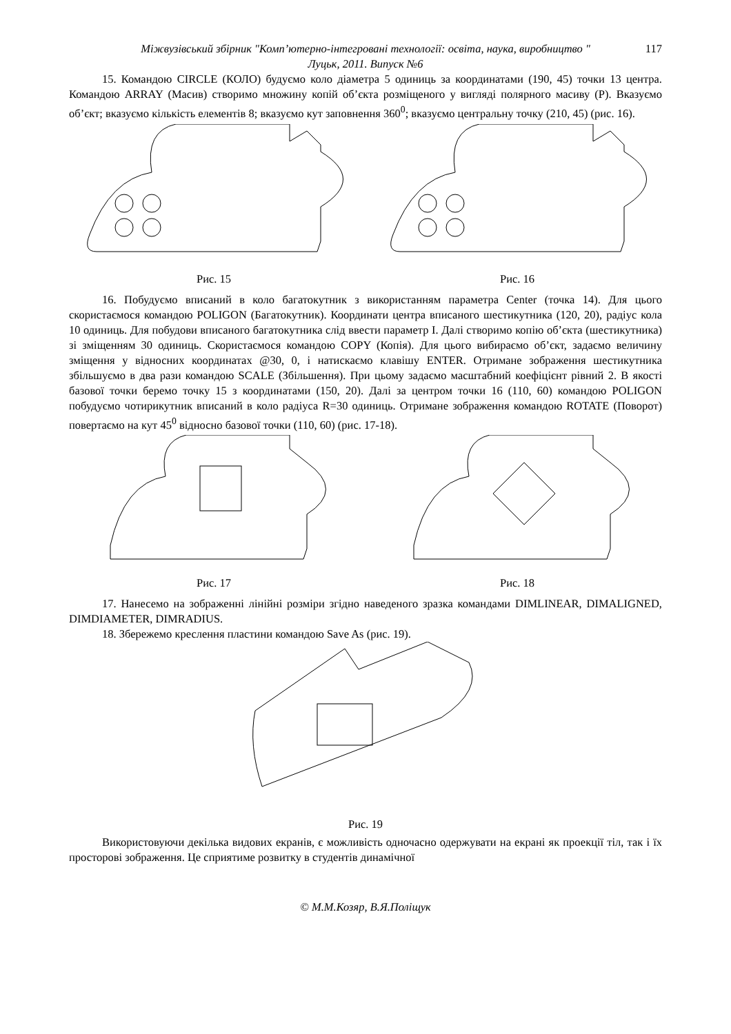Міжвузівський збірник "Комп’ютерно-інтегровані технології: освіта, наука, виробництво "
Луцьк, 2011. Випуск №6
117
15. Командою CIRCLE (КОЛО) будуємо коло діаметра 5 одиниць за координатами (190, 45) точки 13 центра. Командою ARRAY (Масив) створимо множину копій об’єкта розміщеного у вигляді полярного масиву (P). Вказуємо об’єкт; вказуємо кількість елементів 8; вказуємо кут заповнення 360<sup>0</sup>; вказуємо центральну точку (210, 45) (рис. 16).
Рис. 15 Рис. 16
16. Побудуємо вписаний в коло багатокутник з використанням параметра Center (точка 14). Для цього скористаємося командою POLIGON (Багатокутник). Координати центра вписаного шестикутника (120, 20), радіус кола 10 одиниць. Для побудови вписаного багатокутника слід ввести параметр I. Далі створимо копію об’єкта (шестикутника) зі зміщенням 30 одиниць. Скористаємося командою COPY (Копія). Для цього вибираємо об’єкт, задаємо величину зміщення у відносних координатах @30, 0, і натискаємо клавішу ENTER. Отримане зображення шестикутника збільшуємо в два рази командою SCALE (Збільшення). При цьому задаємо масштабний коефіцієнт рівний 2. В якості базової точки беремо точку 15 з координатами (150, 20). Далі за центром точки 16 (110, 60) командою POLIGON побудуємо чотирикутник вписаний в коло радіуса R=30 одиниць. Отримане зображення командою ROTATE (Поворот) повертаємо на кут 45<sup>0</sup> відносно базової точки (110, 60) (рис. 17-18).
Рис. 17 Рис. 18
17. Нанесемо на зображенні лінійні розміри згідно наведеного зразка командами DIMLINEAR, DIMALIGNED, DIMDIAMETER, DIMRADIUS.
18. Збережемо креслення пластини командою Save As (рис. 19).
Рис. 19
Використовуючи декілька видових екранів, є можливість одночасно одержувати на екрані як проекції тіл, так і їх просторові зображення. Це сприятиме розвитку в студентів динамічної
© М.М.Козяр, В.Я.Поліщук